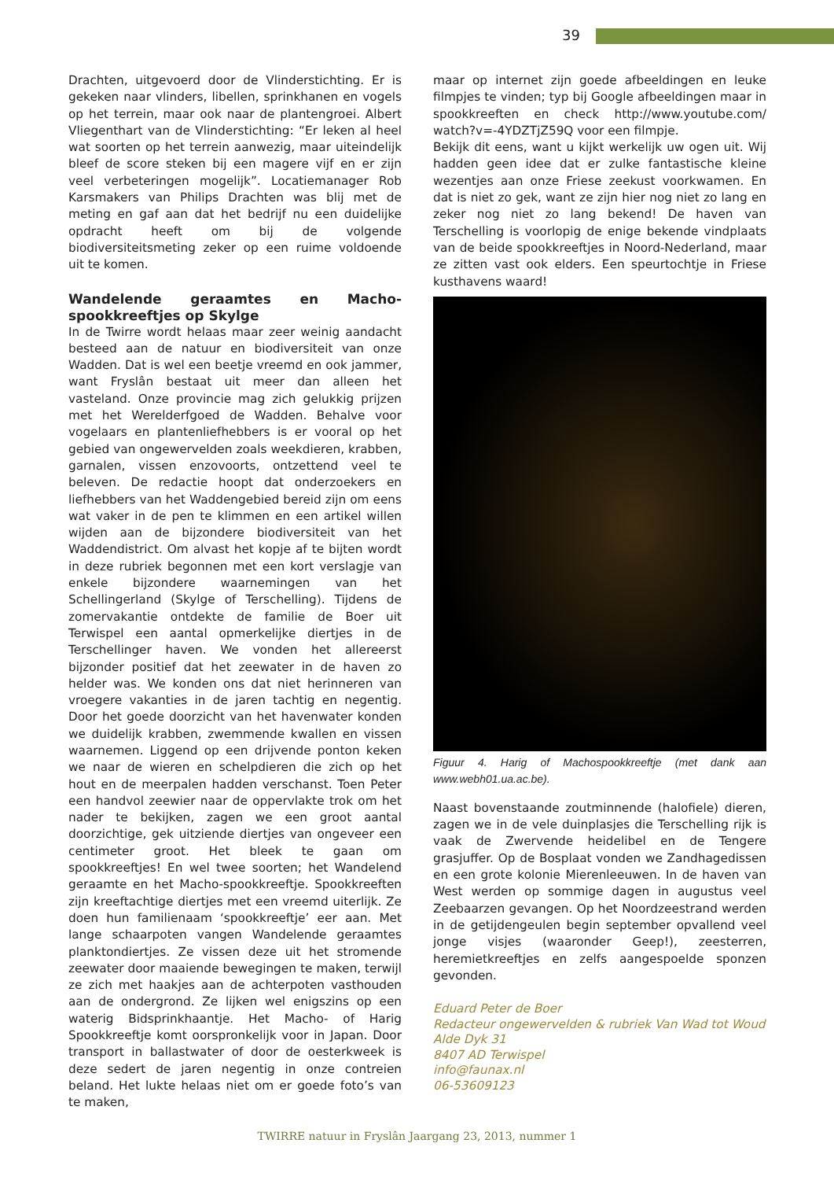39
Drachten, uitgevoerd door de Vlinderstichting. Er is gekeken naar vlinders, libellen, sprinkhanen en vogels op het terrein, maar ook naar de plantengroei. Albert Vliegenthart van de Vlinderstichting: “Er leken al heel wat soorten op het terrein aanwezig, maar uiteindelijk bleef de score steken bij een magere vijf en er zijn veel verbeteringen mogelijk”. Locatiemanager Rob Karsmakers van Philips Drachten was blij met de meting en gaf aan dat het bedrijf nu een duidelijke opdracht heeft om bij de volgende biodiversiteitsmeting zeker op een ruime voldoende uit te komen.
Wandelende geraamtes en Macho-spookkreeftjes op Skylge
In de Twirre wordt helaas maar zeer weinig aandacht besteed aan de natuur en biodiversiteit van onze Wadden. Dat is wel een beetje vreemd en ook jammer, want Fryslân bestaat uit meer dan alleen het vasteland. Onze provincie mag zich gelukkig prijzen met het Werelderfgoed de Wadden. Behalve voor vogelaars en plantenliefhebbers is er vooral op het gebied van ongewervelden zoals weekdieren, krabben, garnalen, vissen enzovoorts, ontzettend veel te beleven. De redactie hoopt dat onderzoekers en liefhebbers van het Waddengebied bereid zijn om eens wat vaker in de pen te klimmen en een artikel willen wijden aan de bijzondere biodiversiteit van het Waddendistrict. Om alvast het kopje af te bijten wordt in deze rubriek begonnen met een kort verslagje van enkele bijzondere waarnemingen van het Schellingerland (Skylge of Terschelling). Tijdens de zomervakantie ontdekte de familie de Boer uit Terwispel een aantal opmerkelijke diertjes in de Terschellinger haven. We vonden het allereerst bijzonder positief dat het zeewater in de haven zo helder was. We konden ons dat niet herinneren van vroegere vakanties in de jaren tachtig en negentig. Door het goede doorzicht van het havenwater konden we duidelijk krabben, zwemmende kwallen en vissen waarnemen. Liggend op een drijvende ponton keken we naar de wieren en schelpdieren die zich op het hout en de meerpalen hadden verschanst. Toen Peter een handvol zeewier naar de oppervlakte trok om het nader te bekijken, zagen we een groot aantal doorzichtige, gek uitziende diertjes van ongeveer een centimeter groot. Het bleek te gaan om spookkreeftjes! En wel twee soorten; het Wandelend geraamte en het Macho-spookkreeftje. Spookkreeften zijn kreeftachtige diertjes met een vreemd uiterlijk. Ze doen hun familienaam ‘spookkreeftje’ eer aan. Met lange schaarpoten vangen Wandelende geraamtes planktondiertjes. Ze vissen deze uit het stromende zeewater door maaiende bewegingen te maken, terwijl ze zich met haakjes aan de achterpoten vasthouden aan de ondergrond. Ze lijken wel enigszins op een waterig Bidsprinkhaantje. Het Macho- of Harig Spookkreeftje komt oorspronkelijk voor in Japan. Door transport in ballastwater of door de oesterkweek is deze sedert de jaren negentig in onze contreien beland. Het lukte helaas niet om er goede foto’s van te maken,
maar op internet zijn goede afbeeldingen en leuke filmpjes te vinden; typ bij Google afbeeldingen maar in spookkreeften en check http://www.youtube.com/ watch?v=-4YDZTjZ59Q voor een filmpje.
Bekijk dit eens, want u kijkt werkelijk uw ogen uit. Wij hadden geen idee dat er zulke fantastische kleine wezentjes aan onze Friese zeekust voorkwamen. En dat is niet zo gek, want ze zijn hier nog niet zo lang en zeker nog niet zo lang bekend! De haven van Terschelling is voorlopig de enige bekende vindplaats van de beide spookkreeftjes in Noord-Nederland, maar ze zitten vast ook elders. Een speurtochtje in Friese kusthavens waard!
Figuur 4. Harig of Machospookkreeftje (met dank aan www.webh01.ua.ac.be).
Naast bovenstaande zoutminnende (halofiele) dieren, zagen we in de vele duinplasjes die Terschelling rijk is vaak de Zwervende heidelibel en de Tengere grasjuffer. Op de Bosplaat vonden we Zandhagedissen en een grote kolonie Mierenleeuwen. In de haven van West werden op sommige dagen in augustus veel Zeebaarzen gevangen. Op het Noordzeestrand werden in de getijdengeulen begin september opvallend veel jonge visjes (waaronder Geep!), zeesterren, heremietkreeftjes en zelfs aangespoelde sponzen gevonden.
Eduard Peter de Boer
Redacteur ongewervelden & rubriek Van Wad tot Woud
Alde Dyk 31
8407 AD Terwispel
info@faunax.nl
06-53609123
TWIRRE natuur in Fryslân Jaargang 23, 2013, nummer 1